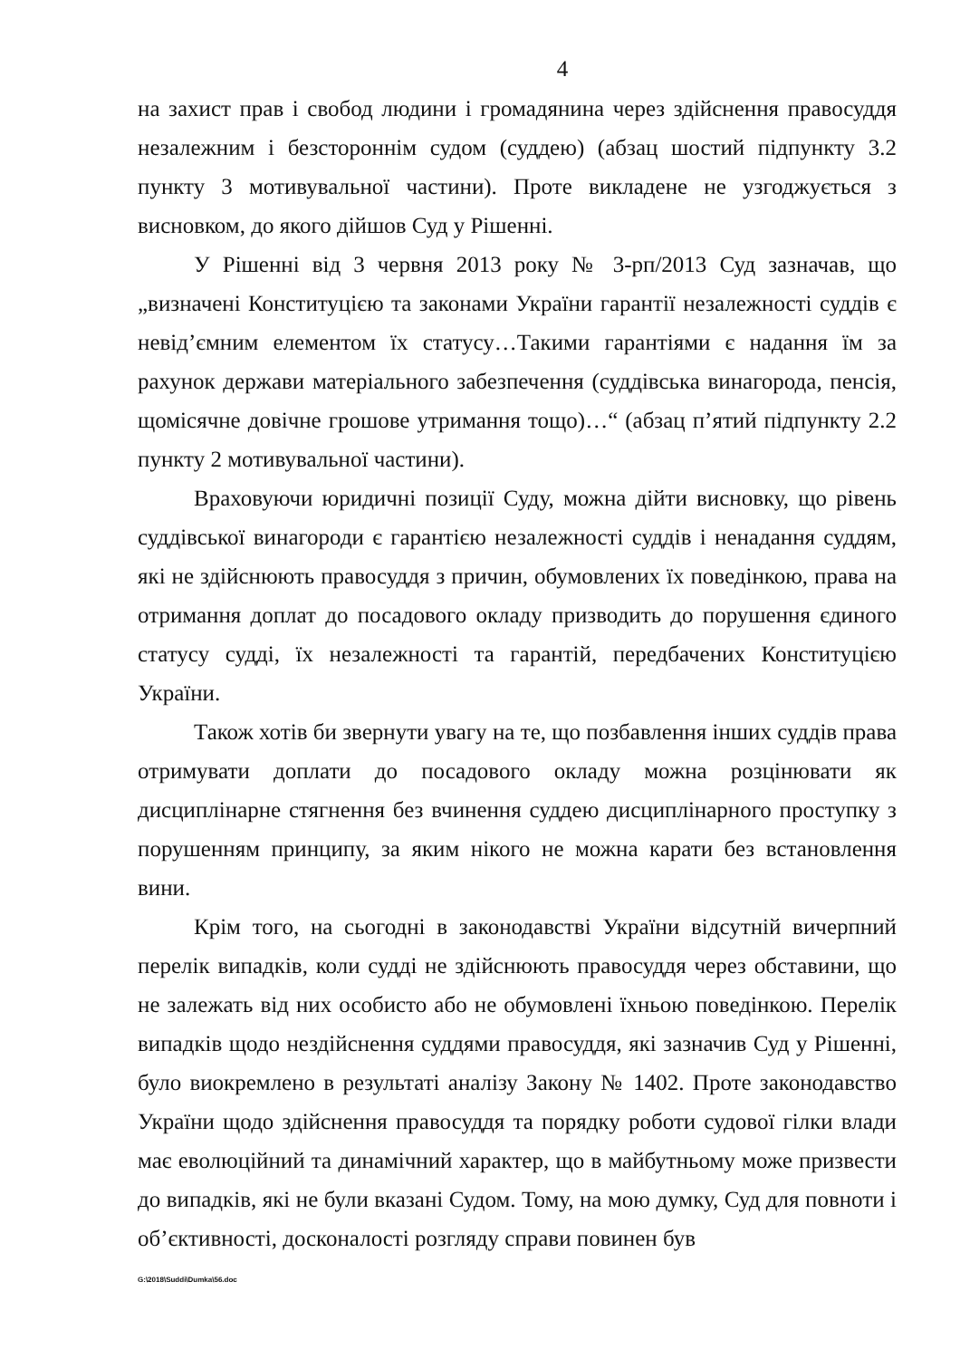4
на захист прав і свобод людини і громадянина через здійснення правосуддя незалежним і безстороннім судом (суддею) (абзац шостий підпункту 3.2 пункту 3 мотивувальної частини). Проте викладене не узгоджується з висновком, до якого дійшов Суд у Рішенні.
У Рішенні від 3 червня 2013 року № 3-рп/2013 Суд зазначав, що „визначені Конституцією та законами України гарантії незалежності суддів є невід’ємним елементом їх статусу…Такими гарантіями є надання їм за рахунок держави матеріального забезпечення (суддівська винагорода, пенсія, щомісячне довічне грошове утримання тощо)…“ (абзац п’ятий підпункту 2.2 пункту 2 мотивувальної частини).
Враховуючи юридичні позиції Суду, можна дійти висновку, що рівень суддівської винагороди є гарантією незалежності суддів і ненадання суддям, які не здійснюють правосуддя з причин, обумовлених їх поведінкою, права на отримання доплат до посадового окладу призводить до порушення єдиного статусу судді, їх незалежності та гарантій, передбачених Конституцією України.
Також хотів би звернути увагу на те, що позбавлення інших суддів права отримувати доплати до посадового окладу можна розцінювати як дисциплінарне стягнення без вчинення суддею дисциплінарного проступку з порушенням принципу, за яким нікого не можна карати без встановлення вини.
Крім того, на сьогодні в законодавстві України відсутній вичерпний перелік випадків, коли судді не здійснюють правосуддя через обставини, що не залежать від них особисто або не обумовлені їхньою поведінкою. Перелік випадків щодо нездійснення суддями правосуддя, які зазначив Суд у Рішенні, було виокремлено в результаті аналізу Закону № 1402. Проте законодавство України щодо здійснення правосуддя та порядку роботи судової гілки влади має еволюційний та динамічний характер, що в майбутньому може призвести до випадків, які не були вказані Судом. Тому, на мою думку, Суд для повноти і об’єктивності, досконалості розгляду справи повинен був
G:\2018\Suddi\Dumka\56.doc